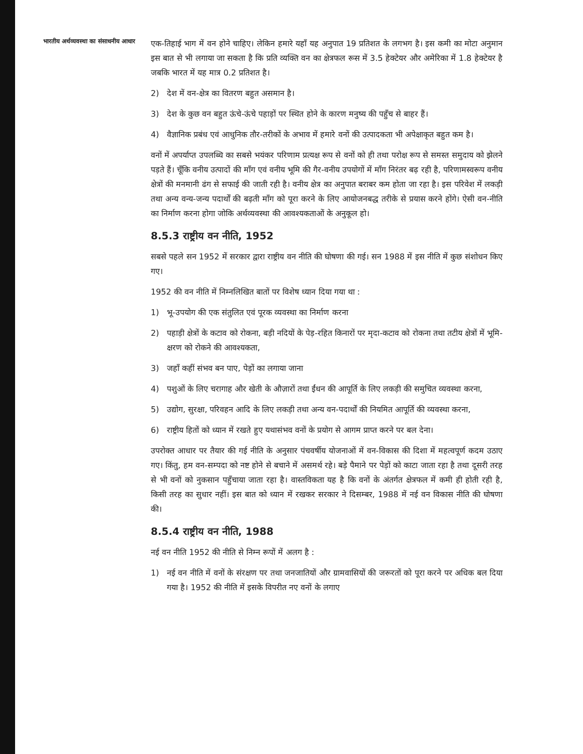भारतीय अर्थव्यवस्था का संसाधनीय आधार
एक-तिहाई भाग में वन होने चाहिए। लेकिन हमारे यहाँ यह अनुपात 19 प्रतिशत के लगभग है। इस कमी का मोटा अनुमान इस बात से भी लगाया जा सकता है कि प्रति व्यक्ति वन का क्षेत्रफल रूस में 3.5 हेक्टेयर और अमेरिका में 1.8 हेक्टेयर है जबकि भारत में यह मात्र 0.2 प्रतिशत है।
2) देश में वन-क्षेत्र का वितरण बहुत असमान है।
3) देश के कुछ वन बहुत ऊंचे-ऊंचे पहाड़ों पर स्थित होने के कारण मनुष्य की पहुँच से बाहर हैं।
4) वैज्ञानिक प्रबंध एवं आधुनिक तौर-तरीकों के अभाव में हमारे वनों की उत्पादकता भी अपेक्षाकृत बहुत कम है।
वनों में अपर्याप्त उपलब्धि का सबसे भयंकर परिणाम प्रत्यक्ष रूप से वनों को ही तथा परोक्ष रूप से समस्त समुदाय को झेलने पड़ते हैं। चूँकि वनीय उत्पादों की माँग एवं वनीय भूमि की गैर-वनीय उपयोगों में माँग निरंतर बढ़ रही है, परिणामस्वरूप वनीय क्षेत्रों की मनमानी ढंग से सफाई की जाती रही है। वनीय क्षेत्र का अनुपात बराबर कम होता जा रहा है। इस परिवेश में लकड़ी तथा अन्य वन्य-जन्य पदार्थों की बढ़ती माँग को पूरा करने के लिए आयोजनबद्ध तरीके से प्रयास करने होंगे। ऐसी वन-नीति का निर्माण करना होगा जोकि अर्थव्यवस्था की आवश्यकताओं के अनुकूल हो।
8.5.3 राष्ट्रीय वन नीति, 1952
सबसे पहले सन 1952 में सरकार द्वारा राष्ट्रीय वन नीति की घोषणा की गई। सन 1988 में इस नीति में कुछ संशोधन किए गए।
1952 की वन नीति में निम्नलिखित बातों पर विशेष ध्यान दिया गया था :
1) भू-उपयोग की एक संतुलित एवं पूरक व्यवस्था का निर्माण करना
2) पहाड़ी क्षेत्रों के कटाव को रोकना, बड़ी नदियों के पेड़-रहित किनारों पर मृदा-कटाव को रोकना तथा तटीय क्षेत्रों में भूमि-क्षरण को रोकने की आवश्यकता,
3) जहाँ कहीं संभव बन पाए, पेड़ों का लगाया जाना
4) पशुओं के लिए चरागाह और खेती के औज़ारों तथा ईंधन की आपूर्ति के लिए लकड़ी की समुचित व्यवस्था करना,
5) उद्योग, सुरक्षा, परिवहन आदि के लिए लकड़ी तथा अन्य वन-पदार्थों की नियमित आपूर्ति की व्यवस्था करना,
6) राष्ट्रीय हितों को ध्यान में रखते हुए यथासंभव वनों के प्रयोग से आगम प्राप्त करने पर बल देना।
उपरोक्त आधार पर तैयार की गई नीति के अनुसार पंचवर्षीय योजनाओं में वन-विकास की दिशा में महत्वपूर्ण कदम उठाए गए। किंतु, हम वन-सम्पदा को नष्ट होने से बचाने में असमर्थ रहे। बड़े पैमाने पर पेड़ों को काटा जाता रहा है तथा दूसरी तरह से भी वनों को नुकसान पहुँचाया जाता रहा है। वास्तविकता यह है कि वनों के अंतर्गत क्षेत्रफल में कमी ही होती रही है, किसी तरह का सुधार नहीं। इस बात को ध्यान में रखकर सरकार ने दिसम्बर, 1988 में नई वन विकास नीति की घोषणा की।
8.5.4 राष्ट्रीय वन नीति, 1988
नई वन नीति 1952 की नीति से निम्न रूपों में अलग है :
1) नई वन नीति में वनों के संरक्षण पर तथा जनजातियों और ग्रामवासियों की जरूरतों को पूरा करने पर अधिक बल दिया गया है। 1952 की नीति में इसके विपरीत नए वनों के लगाए